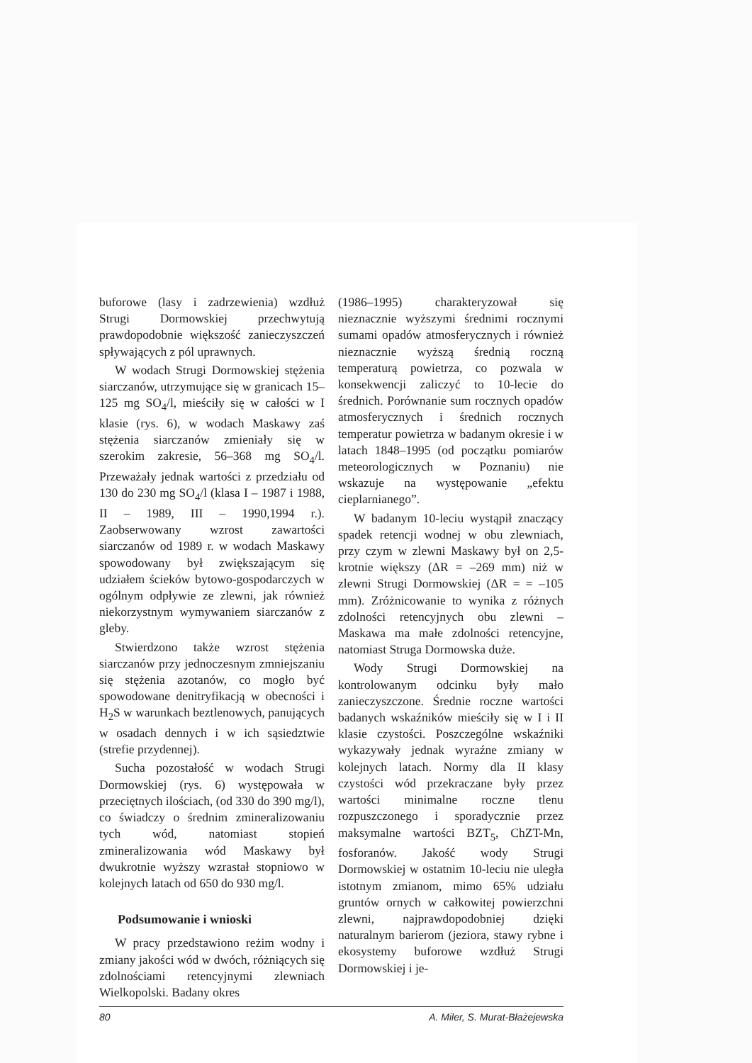buforowe (lasy i zadrzewienia) wzdłuż Strugi Dormowskiej przechwytują prawdopodobnie większość zanieczyszczeń spływających z pól uprawnych.
W wodach Strugi Dormowskiej stężenia siarczanów, utrzymujące się w granicach 15–125 mg SO<sub>4</sub>/l, mieściły się w całości w I klasie (rys. 6), w wodach Maskawy zaś stężenia siarczanów zmieniały się w szerokim zakresie, 56–368 mg SO<sub>4</sub>/l. Przeważały jednak wartości z przedziału od 130 do 230 mg SO<sub>4</sub>/l (klasa I – 1987 i 1988, II – 1989, III – 1990,1994 r.). Zaobserwowany wzrost zawartości siarczanów od 1989 r. w wodach Maskawy spowodowany był zwiększającym się udziałem ścieków bytowo-gospodarczych w ogólnym odpływie ze zlewni, jak również niekorzystnym wymywaniem siarczanów z gleby.
Stwierdzono także wzrost stężenia siarczanów przy jednoczesnym zmniejszaniu się stężenia azotanów, co mogło być spowodowane denitryfikacją w obecności i H<sub>2</sub>S w warunkach beztlenowych, panujących w osadach dennych i w ich sąsiedztwie (strefie przydennej).
Sucha pozostałość w wodach Strugi Dormowskiej (rys. 6) występowała w przeciętnych ilościach, (od 330 do 390 mg/l), co świadczy o średnim zmineralizowaniu tych wód, natomiast stopień zmineralizowania wód Maskawy był dwukrotnie wyższy wzrastał stopniowo w kolejnych latach od 650 do 930 mg/l.
Podsumowanie i wnioski
W pracy przedstawiono reżim wodny i zmiany jakości wód w dwóch, różniących się zdolnościami retencyjnymi zlewniach Wielkopolski. Badany okres
(1986–1995) charakteryzował się nieznacznie wyższymi średnimi rocznymi sumami opadów atmosferycznych i również nieznacznie wyższą średnią roczną temperaturą powietrza, co pozwala w konsekwencji zaliczyć to 10-lecie do średnich. Porównanie sum rocznych opadów atmosferycznych i średnich rocznych temperatur powietrza w badanym okresie i w latach 1848–1995 (od początku pomiarów meteorologicznych w Poznaniu) nie wskazuje na występowanie „efektu cieplarnianego”.
W badanym 10-leciu wystąpił znaczący spadek retencji wodnej w obu zlewniach, przy czym w zlewni Maskawy był on 2,5-krotnie większy (ΔR = –269 mm) niż w zlewni Strugi Dormowskiej (ΔR = = –105 mm). Zróżnicowanie to wynika z różnych zdolności retencyjnych obu zlewni – Maskawa ma małe zdolności retencyjne, natomiast Struga Dormowska duże.
Wody Strugi Dormowskiej na kontrolowanym odcinku były mało zanieczyszczone. Średnie roczne wartości badanych wskaźników mieściły się w I i II klasie czystości. Poszczególne wskaźniki wykazywały jednak wyraźne zmiany w kolejnych latach. Normy dla II klasy czystości wód przekraczane były przez wartości minimalne roczne tlenu rozpuszczonego i sporadycznie przez maksymalne wartości BZT<sub>5</sub>, ChZT-Mn, fosforanów. Jakość wody Strugi Dormowskiej w ostatnim 10-leciu nie uległa istotnym zmianom, mimo 65% udziału gruntów ornych w całkowitej powierzchni zlewni, najprawdopodobniej dzięki naturalnym barierom (jeziora, stawy rybne i ekosystemy buforowe wzdłuż Strugi Dormowskiej i je-
80 A. Miler, S. Murat-Błażejewska